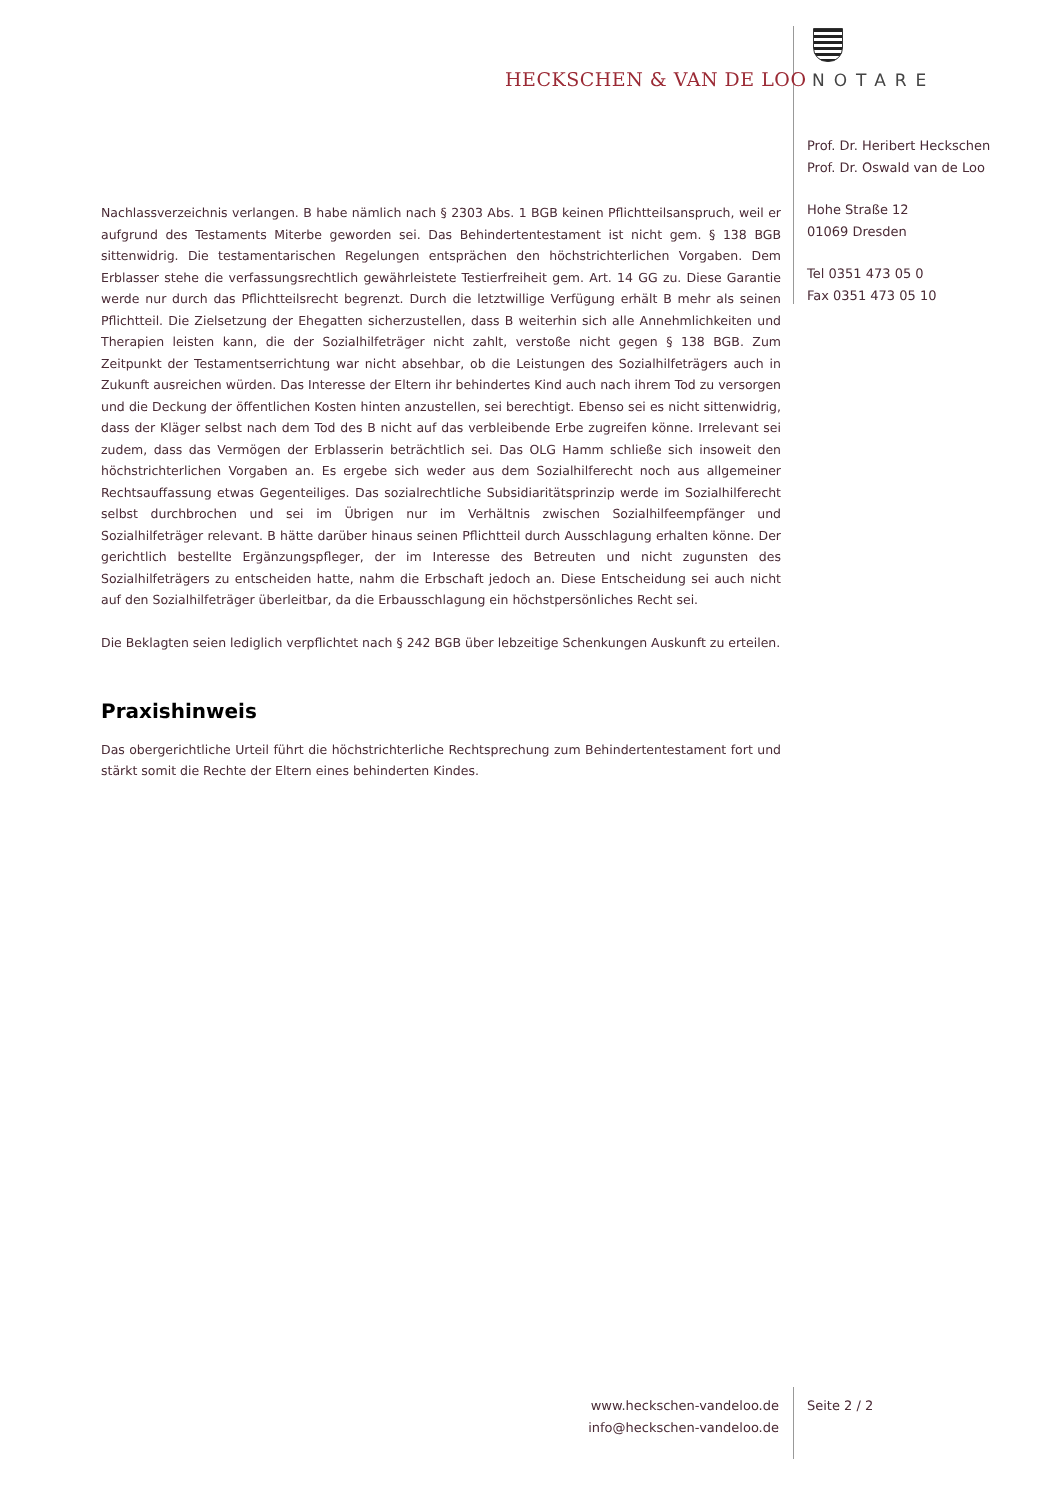HECKSCHEN & VAN DE LOO NOTARE
Prof. Dr. Heribert Heckschen
Prof. Dr. Oswald van de Loo
Hohe Straße 12
01069 Dresden
Tel 0351 473 05 0
Fax 0351 473 05 10
Nachlassverzeichnis verlangen. B habe nämlich nach § 2303 Abs. 1 BGB keinen Pflichtteilsanspruch, weil er aufgrund des Testaments Miterbe geworden sei. Das Behindertentestament ist nicht gem. § 138 BGB sittenwidrig. Die testamentarischen Regelungen entsprächen den höchstrichterlichen Vorgaben. Dem Erblasser stehe die verfassungsrechtlich gewährleistete Testierfreiheit gem. Art. 14 GG zu. Diese Garantie werde nur durch das Pflichtteilsrecht begrenzt. Durch die letztwillige Verfügung erhält B mehr als seinen Pflichtteil. Die Zielsetzung der Ehegatten sicherzustellen, dass B weiterhin sich alle Annehmlichkeiten und Therapien leisten kann, die der Sozialhilfeträger nicht zahlt, verstoße nicht gegen § 138 BGB. Zum Zeitpunkt der Testamentserrichtung war nicht absehbar, ob die Leistungen des Sozialhilfeträgers auch in Zukunft ausreichen würden. Das Interesse der Eltern ihr behindertes Kind auch nach ihrem Tod zu versorgen und die Deckung der öffentlichen Kosten hinten anzustellen, sei berechtigt. Ebenso sei es nicht sittenwidrig, dass der Kläger selbst nach dem Tod des B nicht auf das verbleibende Erbe zugreifen könne. Irrelevant sei zudem, dass das Vermögen der Erblasserin beträchtlich sei. Das OLG Hamm schließe sich insoweit den höchstrichterlichen Vorgaben an. Es ergebe sich weder aus dem Sozialhilferecht noch aus allgemeiner Rechtsauffassung etwas Gegenteiliges. Das sozialrechtliche Subsidiaritätsprinzip werde im Sozialhilferecht selbst durchbrochen und sei im Übrigen nur im Verhältnis zwischen Sozialhilfeempfänger und Sozialhilfeträger relevant. B hätte darüber hinaus seinen Pflichtteil durch Ausschlagung erhalten könne. Der gerichtlich bestellte Ergänzungspfleger, der im Interesse des Betreuten und nicht zugunsten des Sozialhilfeträgers zu entscheiden hatte, nahm die Erbschaft jedoch an. Diese Entscheidung sei auch nicht auf den Sozialhilfeträger überleitbar, da die Erbausschlagung ein höchstpersönliches Recht sei.
Die Beklagten seien lediglich verpflichtet nach § 242 BGB über lebzeitige Schenkungen Auskunft zu erteilen.
Praxishinweis
Das obergerichtliche Urteil führt die höchstrichterliche Rechtsprechung zum Behindertentestament fort und stärkt somit die Rechte der Eltern eines behinderten Kindes.
www.heckschen-vandeloo.de
info@heckschen-vandeloo.de
Seite 2 / 2